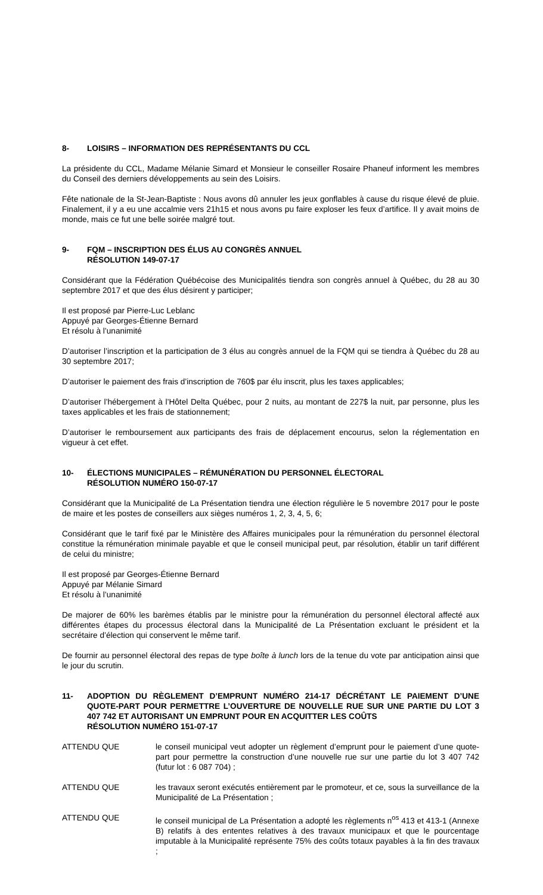8- LOISIRS – INFORMATION DES REPRÉSENTANTS DU CCL
La présidente du CCL, Madame Mélanie Simard et Monsieur le conseiller Rosaire Phaneuf informent les membres du Conseil des derniers développements au sein des Loisirs.
Fête nationale de la St-Jean-Baptiste : Nous avons dû annuler les jeux gonflables à cause du risque élevé de pluie. Finalement, il y a eu une accalmie vers 21h15 et nous avons pu faire exploser les feux d’artifice. Il y avait moins de monde, mais ce fut une belle soirée malgré tout.
9- FQM – INSCRIPTION DES ÉLUS AU CONGRÈS ANNUEL
RÉSOLUTION 149-07-17
Considérant que la Fédération Québécoise des Municipalités tiendra son congrès annuel à Québec, du 28 au 30 septembre 2017 et que des élus désirent y participer;
Il est proposé par Pierre-Luc Leblanc
Appuyé par Georges-Étienne Bernard
Et résolu à l’unanimité
D’autoriser l’inscription et la participation de 3 élus au congrès annuel de la FQM qui se tiendra à Québec du 28 au 30 septembre 2017;
D’autoriser le paiement des frais d’inscription de 760$ par élu inscrit, plus les taxes applicables;
D’autoriser l’hébergement à l’Hôtel Delta Québec, pour 2 nuits, au montant de 227$ la nuit, par personne, plus les taxes applicables et les frais de stationnement;
D’autoriser le remboursement aux participants des frais de déplacement encourus, selon la réglementation en vigueur à cet effet.
10- ÉLECTIONS MUNICIPALES – RÉMUNÉRATION DU PERSONNEL ÉLECTORAL
RÉSOLUTION NUMÉRO 150-07-17
Considérant que la Municipalité de La Présentation tiendra une élection régulière le 5 novembre 2017 pour le poste de maire et les postes de conseillers aux sièges numéros 1, 2, 3, 4, 5, 6;
Considérant que le tarif fixé par le Ministère des Affaires municipales pour la rémunération du personnel électoral constitue la rémunération minimale payable et que le conseil municipal peut, par résolution, établir un tarif différent de celui du ministre;
Il est proposé par Georges-Étienne Bernard
Appuyé par Mélanie Simard
Et résolu à l’unanimité
De majorer de 60% les barèmes établis par le ministre pour la rémunération du personnel électoral affecté aux différentes étapes du processus électoral dans la Municipalité de La Présentation excluant le président et la secrétaire d’élection qui conservent le même tarif.
De fournir au personnel électoral des repas de type boîte à lunch lors de la tenue du vote par anticipation ainsi que le jour du scrutin.
11- ADOPTION DU RÈGLEMENT D’EMPRUNT NUMÉRO 214-17 DÉCRÉTANT LE PAIEMENT D’UNE QUOTE-PART POUR PERMETTRE L’OUVERTURE DE NOUVELLE RUE SUR UNE PARTIE DU LOT 3 407 742 ET AUTORISANT UN EMPRUNT POUR EN ACQUITTER LES COÛTS
RÉSOLUTION NUMÉRO 151-07-17
ATTENDU QUE le conseil municipal veut adopter un règlement d’emprunt pour le paiement d’une quote-part pour permettre la construction d’une nouvelle rue sur une partie du lot 3 407 742 (futur lot : 6 087 704) ;
ATTENDU QUE les travaux seront exécutés entièrement par le promoteur, et ce, sous la surveillance de la Municipalité de La Présentation ;
ATTENDU QUE le conseil municipal de La Présentation a adopté les règlements n<sup>os</sup> 413 et 413-1 (Annexe B) relatifs à des ententes relatives à des travaux municipaux et que le pourcentage imputable à la Municipalité représente 75% des coûts totaux payables à la fin des travaux ;